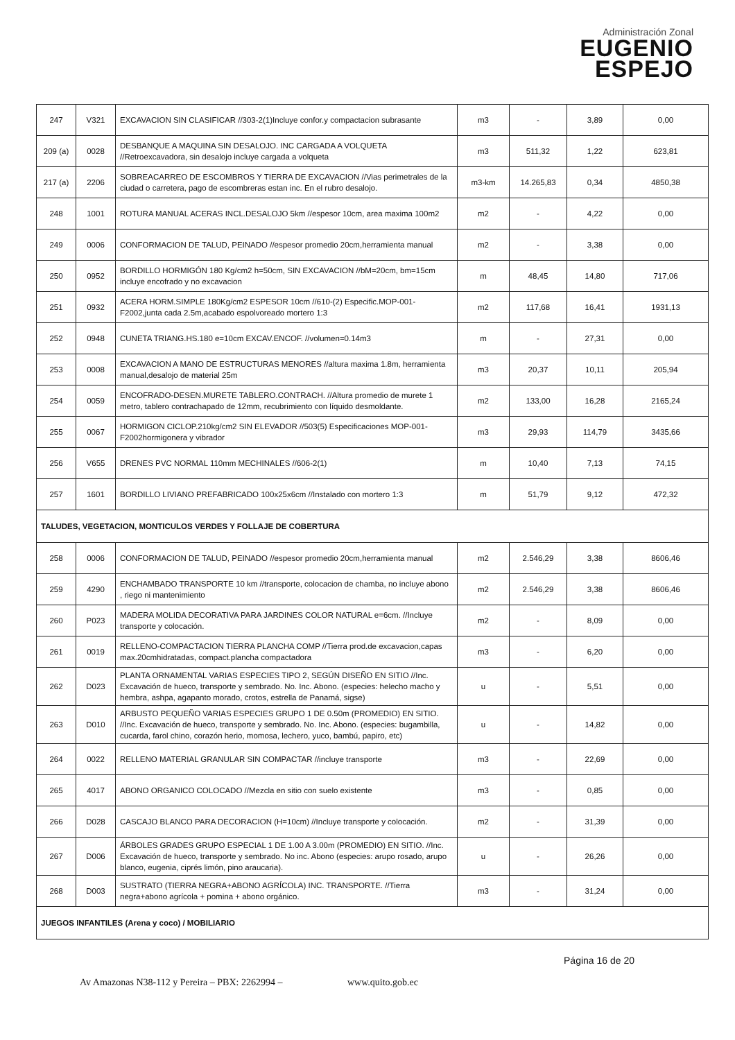Administración Zonal
EUGENIO
ESPEJO
| 247 | V321 | EXCAVACION SIN CLASIFICAR //303-2(1)Incluye confor.y compactacion subrasante | m3 | - | 3,89 | 0,00 |
| 209 (a) | 0028 | DESBANQUE A MAQUINA SIN DESALOJO. INC CARGADA A VOLQUETA //Retroexcavadora, sin desalojo incluye cargada a volqueta | m3 | 511,32 | 1,22 | 623,81 |
| 217 (a) | 2206 | SOBREACARREO DE ESCOMBROS Y TIERRA DE EXCAVACION //Vias perimetrales de la ciudad o carretera, pago de escombreras estan inc. En el rubro desalojo. | m3-km | 14.265,83 | 0,34 | 4850,38 |
| 248 | 1001 | ROTURA MANUAL ACERAS INCL.DESALOJO 5km //espesor 10cm, area maxima 100m2 | m2 | - | 4,22 | 0,00 |
| 249 | 0006 | CONFORMACION DE TALUD, PEINADO //espesor promedio 20cm,herramienta manual | m2 | - | 3,38 | 0,00 |
| 250 | 0952 | BORDILLO HORMIGÓN 180 Kg/cm2 h=50cm, SIN EXCAVACION //bM=20cm, bm=15cm incluye encofrado y no excavacion | m | 48,45 | 14,80 | 717,06 |
| 251 | 0932 | ACERA HORM.SIMPLE 180Kg/cm2 ESPESOR 10cm //610-(2) Especific.MOP-001-F2002,junta cada 2.5m,acabado espolvoreado mortero 1:3 | m2 | 117,68 | 16,41 | 1931,13 |
| 252 | 0948 | CUNETA TRIANG.HS.180 e=10cm EXCAV.ENCOF. //volumen=0.14m3 | m | - | 27,31 | 0,00 |
| 253 | 0008 | EXCAVACION A MANO DE ESTRUCTURAS MENORES //altura maxima 1.8m, herramienta manual,desalojo de material 25m | m3 | 20,37 | 10,11 | 205,94 |
| 254 | 0059 | ENCOFRADO-DESEN.MURETE TABLERO.CONTRACH. //Altura promedio de murete 1 metro, tablero contrachapado de 12mm, recubrimiento con líquido desmoldante. | m2 | 133,00 | 16,28 | 2165,24 |
| 255 | 0067 | HORMIGON CICLOP.210kg/cm2 SIN ELEVADOR //503(5) Especificaciones MOP-001-F2002hormigonera y vibrador | m3 | 29,93 | 114,79 | 3435,66 |
| 256 | V655 | DRENES PVC NORMAL 110mm MECHINALES //606-2(1) | m | 10,40 | 7,13 | 74,15 |
| 257 | 1601 | BORDILLO LIVIANO PREFABRICADO 100x25x6cm //Instalado con mortero 1:3 | m | 51,79 | 9,12 | 472,32 |
| TALUDES, VEGETACION, MONTICULOS VERDES Y FOLLAJE DE COBERTURA | | | | | | |
| 258 | 0006 | CONFORMACION DE TALUD, PEINADO //espesor promedio 20cm,herramienta manual | m2 | 2.546,29 | 3,38 | 8606,46 |
| 259 | 4290 | ENCHAMBADO TRANSPORTE 10 km //transporte, colocacion de chamba, no incluye abono , riego ni mantenimiento | m2 | 2.546,29 | 3,38 | 8606,46 |
| 260 | P023 | MADERA MOLIDA DECORATIVA PARA JARDINES COLOR NATURAL e=6cm. //Incluye transporte y colocación. | m2 | - | 8,09 | 0,00 |
| 261 | 0019 | RELLENO-COMPACTACION TIERRA PLANCHA COMP //Tierra prod.de excavacion,capas max.20cmhidratadas, compact.plancha compactadora | m3 | - | 6,20 | 0,00 |
| 262 | D023 | PLANTA ORNAMENTAL VARIAS ESPECIES TIPO 2, SEGÚN DISEÑO EN SITIO //Inc. Excavación de hueco, transporte y sembrado. No. Inc. Abono. (especies: helecho macho y hembra, ashpa, agapanto morado, crotos, estrella de Panamá, sigse) | u | - | 5,51 | 0,00 |
| 263 | D010 | ARBUSTO PEQUEÑO VARIAS ESPECIES GRUPO 1 DE 0.50m (PROMEDIO) EN SITIO. //Inc. Excavación de hueco, transporte y sembrado. No. Inc. Abono. (especies: bugambilla, cucarda, farol chino, corazón herio, momosa, lechero, yuco, bambú, papiro, etc) | u | - | 14,82 | 0,00 |
| 264 | 0022 | RELLENO MATERIAL GRANULAR SIN COMPACTAR //incluye transporte | m3 | - | 22,69 | 0,00 |
| 265 | 4017 | ABONO ORGANICO COLOCADO //Mezcla en sitio con suelo existente | m3 | - | 0,85 | 0,00 |
| 266 | D028 | CASCAJO BLANCO PARA DECORACION (H=10cm) //Incluye transporte y colocación. | m2 | - | 31,39 | 0,00 |
| 267 | D006 | ÁRBOLES GRADES GRUPO ESPECIAL 1 DE 1.00 A 3.00m (PROMEDIO) EN SITIO. //Inc. Excavación de hueco, transporte y sembrado. No inc. Abono (especies: arupo rosado, arupo blanco, eugenia, ciprés limón, pino araucaria). | u | - | 26,26 | 0,00 |
| 268 | D003 | SUSTRATO (TIERRA NEGRA+ABONO AGRÍCOLA) INC. TRANSPORTE. //Tierra negra+abono agrícola + pomina + abono orgánico. | m3 | - | 31,24 | 0,00 |
| JUEGOS INFANTILES (Arena y coco) / MOBILIARIO | | | | | | |
Página 16 de 20
Av Amazonas N38-112 y Pereira – PBX: 2262994 – www.quito.gob.ec